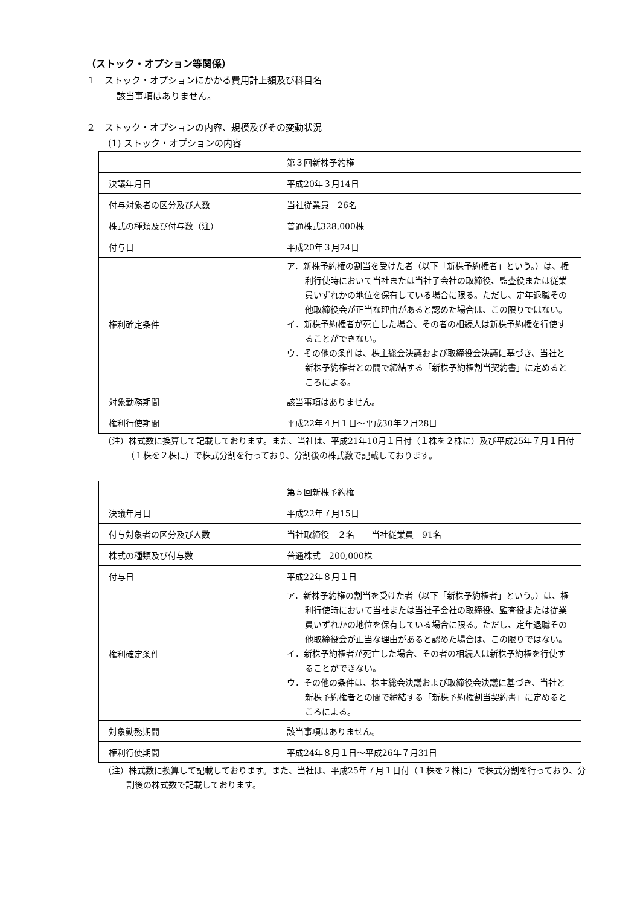（ストック・オプション等関係）
１　ストック・オプションにかかる費用計上額及び科目名
該当事項はありません。
２　ストック・オプションの内容、規模及びその変動状況
(1) ストック・オプションの内容
| | 第３回新株予約権 |
| 決議年月日 | 平成20年３月14日 |
| 付与対象者の区分及び人数 | 当社従業員 26名 |
| 株式の種類及び付与数（注） | 普通株式328,000株 |
| 付与日 | 平成20年３月24日 |
| 権利確定条件 | ア．新株予約権の割当を受けた者（以下「新株予約権者」という。）は、権利行使時において当社または当社子会社の取締役、監査役または従業員いずれかの地位を保有している場合に限る。ただし、定年退職その他取締役会が正当な理由があると認めた場合は、この限りではない。 イ．新株予約権者が死亡した場合、その者の相続人は新株予約権を行使することができない。 ウ．その他の条件は、株主総会決議および取締役会決議に基づき、当社と新株予約権者との間で締結する「新株予約権割当契約書」に定めるところによる。 |
| 対象勤務期間 | 該当事項はありません。 |
| 権利行使期間 | 平成22年４月１日～平成30年２月28日 |
（注）株式数に換算して記載しております。また、当社は、平成21年10月１日付（１株を２株に）及び平成25年７月１日付（１株を２株に）で株式分割を行っており、分割後の株式数で記載しております。
| | 第５回新株予約権 |
| 決議年月日 | 平成22年７月15日 |
| 付与対象者の区分及び人数 | 当社取締役 ２名 当社従業員 91名 |
| 株式の種類及び付与数 | 普通株式 200,000株 |
| 付与日 | 平成22年８月１日 |
| 権利確定条件 | ア．新株予約権の割当を受けた者（以下「新株予約権者」という。）は、権利行使時において当社または当社子会社の取締役、監査役または従業員いずれかの地位を保有している場合に限る。ただし、定年退職その他取締役会が正当な理由があると認めた場合は、この限りではない。 イ．新株予約権者が死亡した場合、その者の相続人は新株予約権を行使することができない。 ウ．その他の条件は、株主総会決議および取締役会決議に基づき、当社と新株予約権者との間で締結する「新株予約権割当契約書」に定めるところによる。 |
| 対象勤務期間 | 該当事項はありません。 |
| 権利行使期間 | 平成24年８月１日～平成26年７月31日 |
（注）株式数に換算して記載しております。また、当社は、平成25年７月１日付（１株を２株に）で株式分割を行っており、分割後の株式数で記載しております。